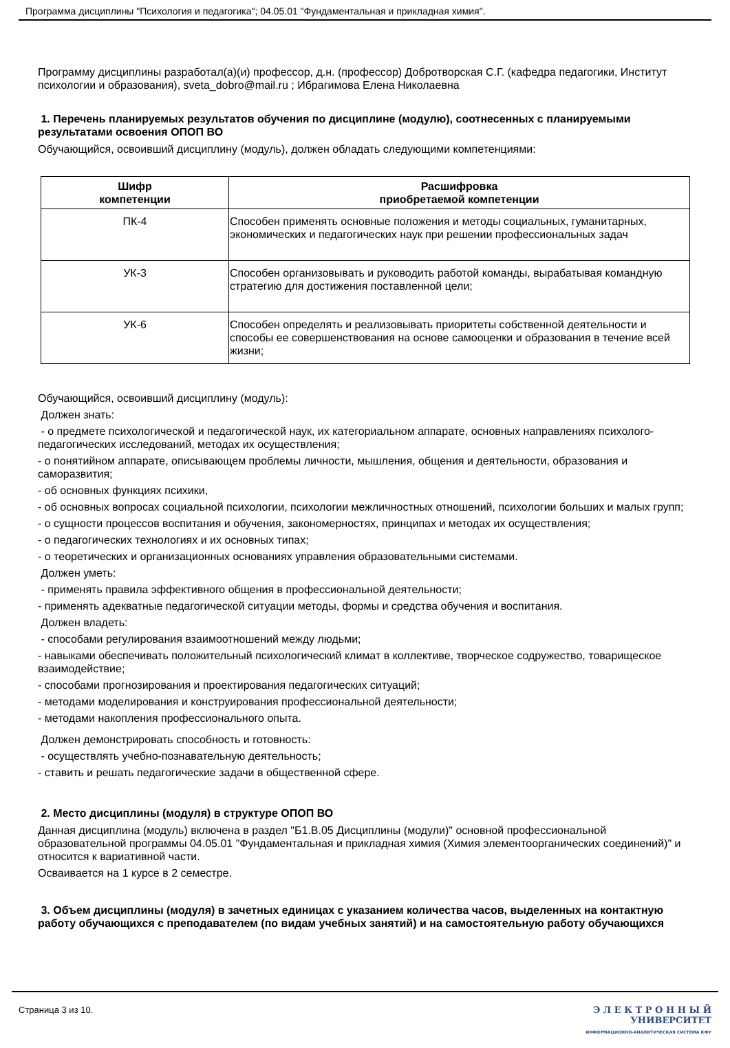Программа дисциплины "Психология и педагогика"; 04.05.01 "Фундаментальная и прикладная химия".
Программу дисциплины разработал(а)(и) профессор, д.н. (профессор) Добротворская С.Г. (кафедра педагогики, Институт психологии и образования), sveta_dobro@mail.ru ; Ибрагимова Елена Николаевна
1. Перечень планируемых результатов обучения по дисциплине (модулю), соотнесенных с планируемыми результатами освоения ОПОП ВО
Обучающийся, освоивший дисциплину (модуль), должен обладать следующими компетенциями:
| Шифр компетенции | Расшифровка приобретаемой компетенции |
| --- | --- |
| ПК-4 | Способен применять основные положения и методы социальных, гуманитарных, экономических и педагогических наук при решении профессиональных задач |
| УК-3 | Способен организовывать и руководить работой команды, вырабатывая командную стратегию для достижения поставленной цели; |
| УК-6 | Способен определять и реализовывать приоритеты собственной деятельности и способы ее совершенствования на основе самооценки и образования в течение всей жизни; |
Обучающийся, освоивший дисциплину (модуль):
Должен знать:
- о предмете психологической и педагогической наук, их категориальном аппарате, основных направлениях психолого-педагогических исследований, методах их осуществления;
- о понятийном аппарате, описывающем проблемы личности, мышления, общения и деятельности, образования и саморазвития;
- об основных функциях психики,
- об основных вопросах социальной психологии, психологии межличностных отношений, психологии больших и малых групп;
- о сущности процессов воспитания и обучения, закономерностях, принципах и методах их осуществления;
- о педагогических технологиях и их основных типах;
- о теоретических и организационных основаниях управления образовательными системами.
Должен уметь:
- применять правила эффективного общения в профессиональной деятельности;
- применять адекватные педагогической ситуации методы, формы и средства обучения и воспитания.
Должен владеть:
- способами регулирования взаимоотношений между людьми;
- навыками обеспечивать положительный психологический климат в коллективе, творческое содружество, товарищеское взаимодействие;
- способами прогнозирования и проектирования педагогических ситуаций;
- методами моделирования и конструирования профессиональной деятельности;
- методами накопления профессионального опыта.
Должен демонстрировать способность и готовность:
- осуществлять учебно-познавательную деятельность;
- ставить и решать педагогические задачи в общественной сфере.
2. Место дисциплины (модуля) в структуре ОПОП ВО
Данная дисциплина (модуль) включена в раздел "Б1.В.05 Дисциплины (модули)" основной профессиональной образовательной программы 04.05.01 "Фундаментальная и прикладная химия (Химия элементоорганических соединений)" и относится к вариативной части.
Осваивается на 1 курсе в 2 семестре.
3. Объем дисциплины (модуля) в зачетных единицах с указанием количества часов, выделенных на контактную работу обучающихся с преподавателем (по видам учебных занятий) и на самостоятельную работу обучающихся
Страница 3 из 10. Э Л Е К Т Р О Н Н Ы Й
УНИВЕРСИТЕТ
ИНФОРМАЦИОННО-АНАЛИТИЧЕСКАЯ СИСТЕМА КФУ